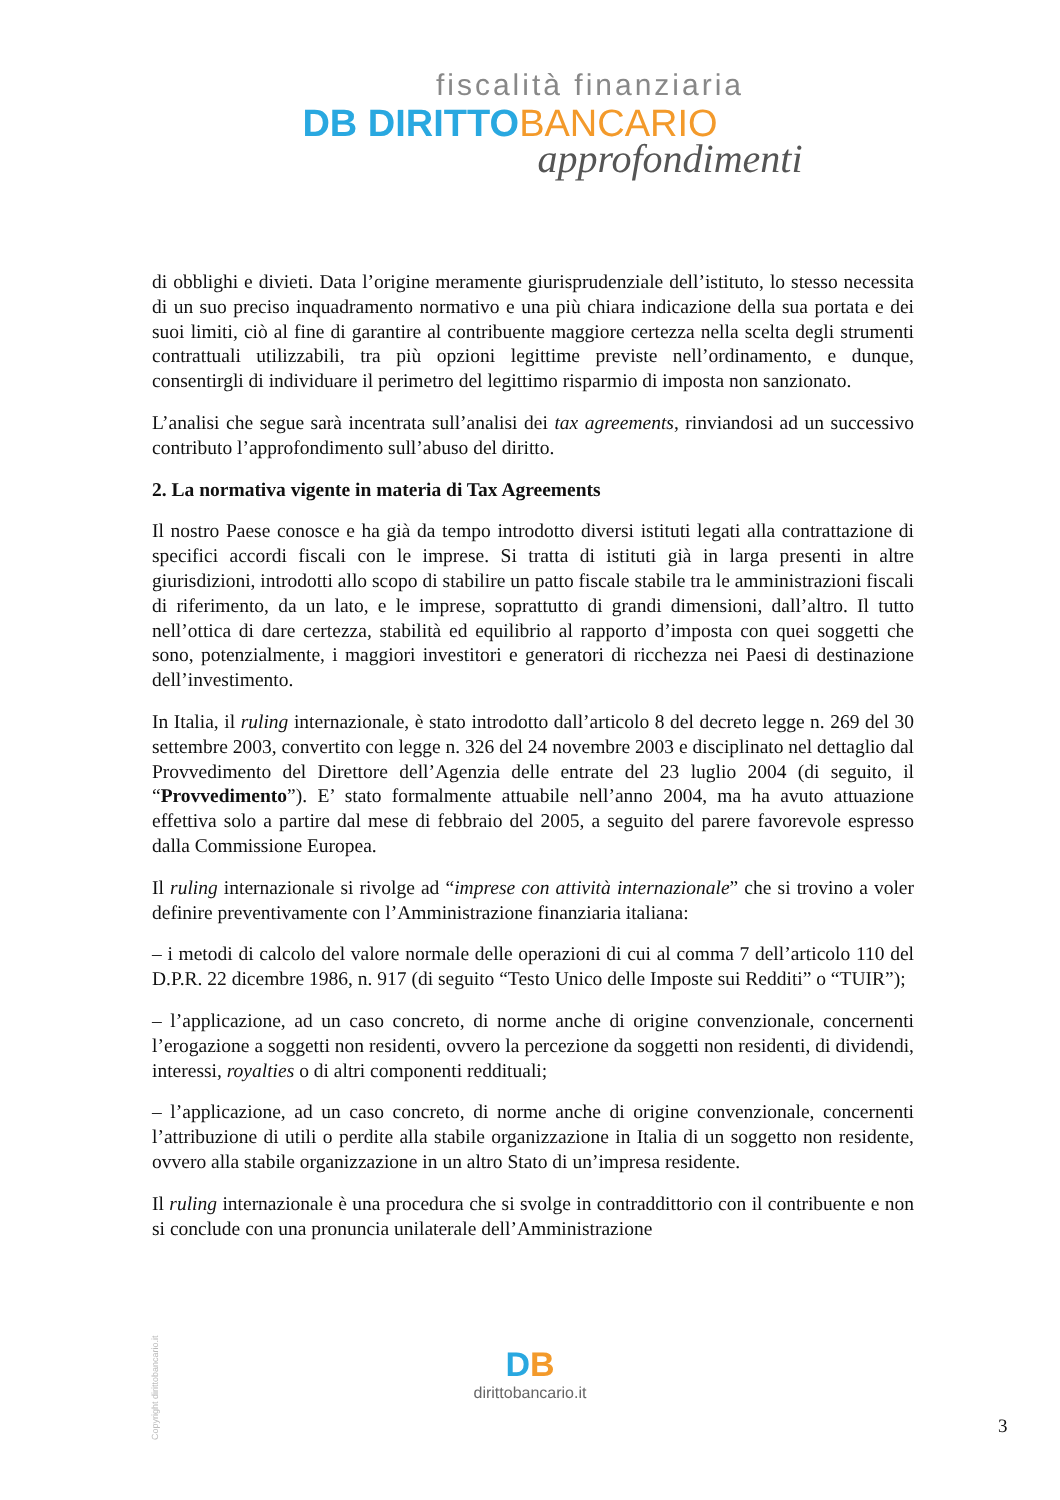fiscalità finanziaria
DB DIRITTO BANCARIO
approfondimenti
di obblighi e divieti. Data l’origine meramente giurisprudenziale dell’istituto, lo stesso necessita di un suo preciso inquadramento normativo e una più chiara indicazione della sua portata e dei suoi limiti, ciò al fine di garantire al contribuente maggiore certezza nella scelta degli strumenti contrattuali utilizzabili, tra più opzioni legittime previste nell’ordinamento, e dunque, consentirgli di individuare il perimetro del legittimo risparmio di imposta non sanzionato.
L’analisi che segue sarà incentrata sull’analisi dei tax agreements, rinviandosi ad un successivo contributo l’approfondimento sull’abuso del diritto.
2. La normativa vigente in materia di Tax Agreements
Il nostro Paese conosce e ha già da tempo introdotto diversi istituti legati alla contrattazione di specifici accordi fiscali con le imprese. Si tratta di istituti già in larga presenti in altre giurisdizioni, introdotti allo scopo di stabilire un patto fiscale stabile tra le amministrazioni fiscali di riferimento, da un lato, e le imprese, soprattutto di grandi dimensioni, dall’altro. Il tutto nell’ottica di dare certezza, stabilità ed equilibrio al rapporto d’imposta con quei soggetti che sono, potenzialmente, i maggiori investitori e generatori di ricchezza nei Paesi di destinazione dell’investimento.
In Italia, il ruling internazionale, è stato introdotto dall’articolo 8 del decreto legge n. 269 del 30 settembre 2003, convertito con legge n. 326 del 24 novembre 2003 e disciplinato nel dettaglio dal Provvedimento del Direttore dell’Agenzia delle entrate del 23 luglio 2004 (di seguito, il “Provvedimento”). E’ stato formalmente attuabile nell’anno 2004, ma ha avuto attuazione effettiva solo a partire dal mese di febbraio del 2005, a seguito del parere favorevole espresso dalla Commissione Europea.
Il ruling internazionale si rivolge ad “imprese con attività internazionale” che si trovino a voler definire preventivamente con l’Amministrazione finanziaria italiana:
– i metodi di calcolo del valore normale delle operazioni di cui al comma 7 dell’articolo 110 del D.P.R. 22 dicembre 1986, n. 917 (di seguito “Testo Unico delle Imposte sui Redditi” o “TUIR”);
– l’applicazione, ad un caso concreto, di norme anche di origine convenzionale, concernenti l’erogazione a soggetti non residenti, ovvero la percezione da soggetti non residenti, di dividendi, interessi, royalties o di altri componenti reddituali;
– l’applicazione, ad un caso concreto, di norme anche di origine convenzionale, concernenti l’attribuzione di utili o perdite alla stabile organizzazione in Italia di un soggetto non residente, ovvero alla stabile organizzazione in un altro Stato di un’impresa residente.
Il ruling internazionale è una procedura che si svolge in contraddittorio con il contribuente e non si conclude con una pronuncia unilaterale dell’Amministrazione
Copyright dirittobancario.it
DB
dirittobancario.it
3